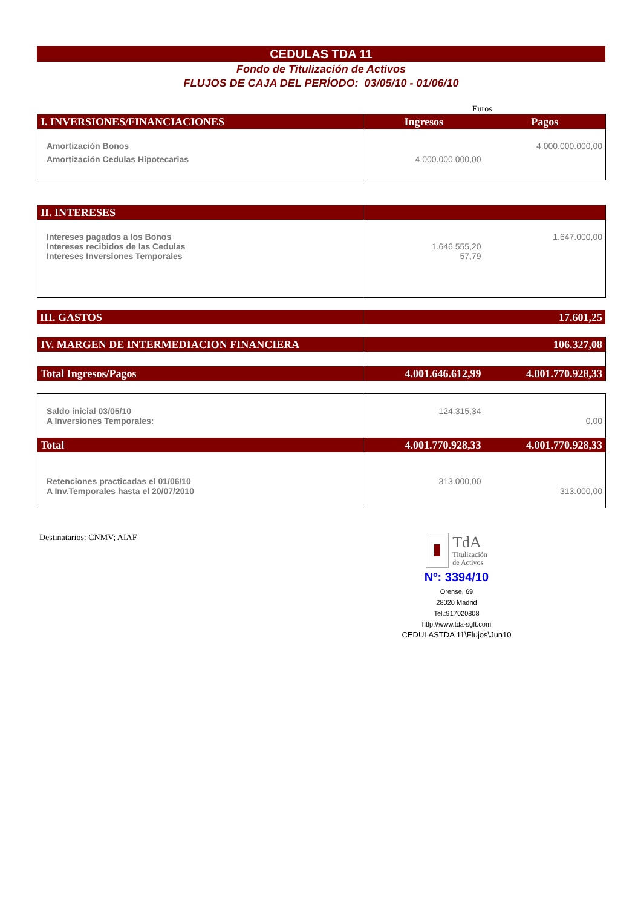CEDULAS TDA 11
Fondo de Titulización de Activos
FLUJOS DE CAJA DEL PERÍODO: 03/05/10 - 01/06/10
Euros
| I. INVERSIONES/FINANCIACIONES | Ingresos | Pagos |
| --- | --- | --- |
| Amortización Bonos | | 4.000.000.000,00 |
| Amortización Cedulas Hipotecarias | 4.000.000.000,00 | |
| II. INTERESES | | |
| Intereses pagados a los Bonos | | 1.647.000,00 |
| Intereses recibidos de las Cedulas | 1.646.555,20 | |
| Intereses Inversiones Temporales | 57,79 | |
| III. GASTOS | | 17.601,25 |
| IV. MARGEN DE INTERMEDIACION FINANCIERA | | 106.327,08 |
| Total Ingresos/Pagos | 4.001.646.612,99 | 4.001.770.928,33 |
| Saldo inicial 03/05/10 | 124.315,34 | |
| A Inversiones Temporales: | | 0,00 |
| Total | 4.001.770.928,33 | 4.001.770.928,33 |
| Retenciones practicadas el 01/06/10 | 313.000,00 | |
| A Inv.Temporales hasta el 20/07/2010 | | 313.000,00 |
Destinatarios: CNMV; AIAF
TdA
Titulización
de Activos
Nº: 3394/10
Orense, 69
28020 Madrid
Tel.:917020808
http:\\www.tda-sgft.com
CEDULASTDA 11\Flujos\Jun10